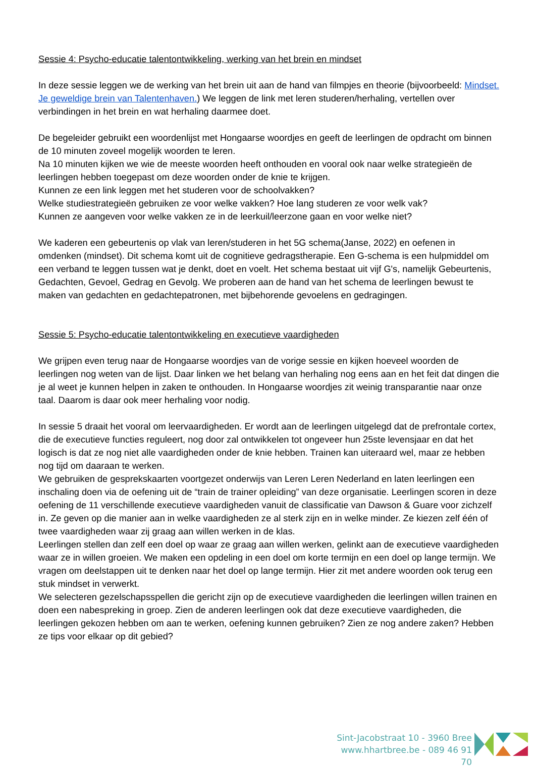Sessie 4: Psycho-educatie talentontwikkeling, werking van het brein en mindset
In deze sessie leggen we de werking van het brein uit aan de hand van filmpjes en theorie (bijvoorbeeld: Mindset. Je geweldige brein van Talentenhaven.) We leggen de link met leren studeren/herhaling, vertellen over verbindingen in het brein en wat herhaling daarmee doet.
De begeleider gebruikt een woordenlijst met Hongaarse woordjes en geeft de leerlingen de opdracht om binnen de 10 minuten zoveel mogelijk woorden te leren.
Na 10 minuten kijken we wie de meeste woorden heeft onthouden en vooral ook naar welke strategieën de leerlingen hebben toegepast om deze woorden onder de knie te krijgen.
Kunnen ze een link leggen met het studeren voor de schoolvakken?
Welke studiestrategieën gebruiken ze voor welke vakken? Hoe lang studeren ze voor welk vak?
Kunnen ze aangeven voor welke vakken ze in de leerkuil/leerzone gaan en voor welke niet?
We kaderen een gebeurtenis op vlak van leren/studeren in het 5G schema(Janse, 2022) en oefenen in omdenken (mindset). Dit schema komt uit de cognitieve gedragstherapie. Een G-schema is een hulpmiddel om een verband te leggen tussen wat je denkt, doet en voelt. Het schema bestaat uit vijf G's, namelijk Gebeurtenis, Gedachten, Gevoel, Gedrag en Gevolg. We proberen aan de hand van het schema de leerlingen bewust te maken van gedachten en gedachtepatronen, met bijbehorende gevoelens en gedragingen.
Sessie 5: Psycho-educatie talentontwikkeling en executieve vaardigheden
We grijpen even terug naar de Hongaarse woordjes van de vorige sessie en kijken hoeveel woorden de leerlingen nog weten van de lijst. Daar linken we het belang van herhaling nog eens aan en het feit dat dingen die je al weet je kunnen helpen in zaken te onthouden. In Hongaarse woordjes zit weinig transparantie naar onze taal. Daarom is daar ook meer herhaling voor nodig.
In sessie 5 draait het vooral om leervaardigheden. Er wordt aan de leerlingen uitgelegd dat de prefrontale cortex, die de executieve functies reguleert, nog door zal ontwikkelen tot ongeveer hun 25ste levensjaar en dat het logisch is dat ze nog niet alle vaardigheden onder de knie hebben. Trainen kan uiteraard wel, maar ze hebben nog tijd om daaraan te werken.
We gebruiken de gesprekskaarten voortgezet onderwijs van Leren Leren Nederland en laten leerlingen een inschaling doen via de oefening uit de “train de trainer opleiding” van deze organisatie. Leerlingen scoren in deze oefening de 11 verschillende executieve vaardigheden vanuit de classificatie van Dawson & Guare voor zichzelf in. Ze geven op die manier aan in welke vaardigheden ze al sterk zijn en in welke minder. Ze kiezen zelf één of twee vaardigheden waar zij graag aan willen werken in de klas.
Leerlingen stellen dan zelf een doel op waar ze graag aan willen werken, gelinkt aan de executieve vaardigheden waar ze in willen groeien. We maken een opdeling in een doel om korte termijn en een doel op lange termijn. We vragen om deelstappen uit te denken naar het doel op lange termijn. Hier zit met andere woorden ook terug een stuk mindset in verwerkt.
We selecteren gezelschapsspellen die gericht zijn op de executieve vaardigheden die leerlingen willen trainen en doen een nabespreking in groep. Zien de anderen leerlingen ook dat deze executieve vaardigheden, die leerlingen gekozen hebben om aan te werken, oefening kunnen gebruiken? Zien ze nog andere zaken? Hebben ze tips voor elkaar op dit gebied?
Sint-Jacobstraat 10 - 3960 Bree
www.hhartbree.be - 089 46 91 70